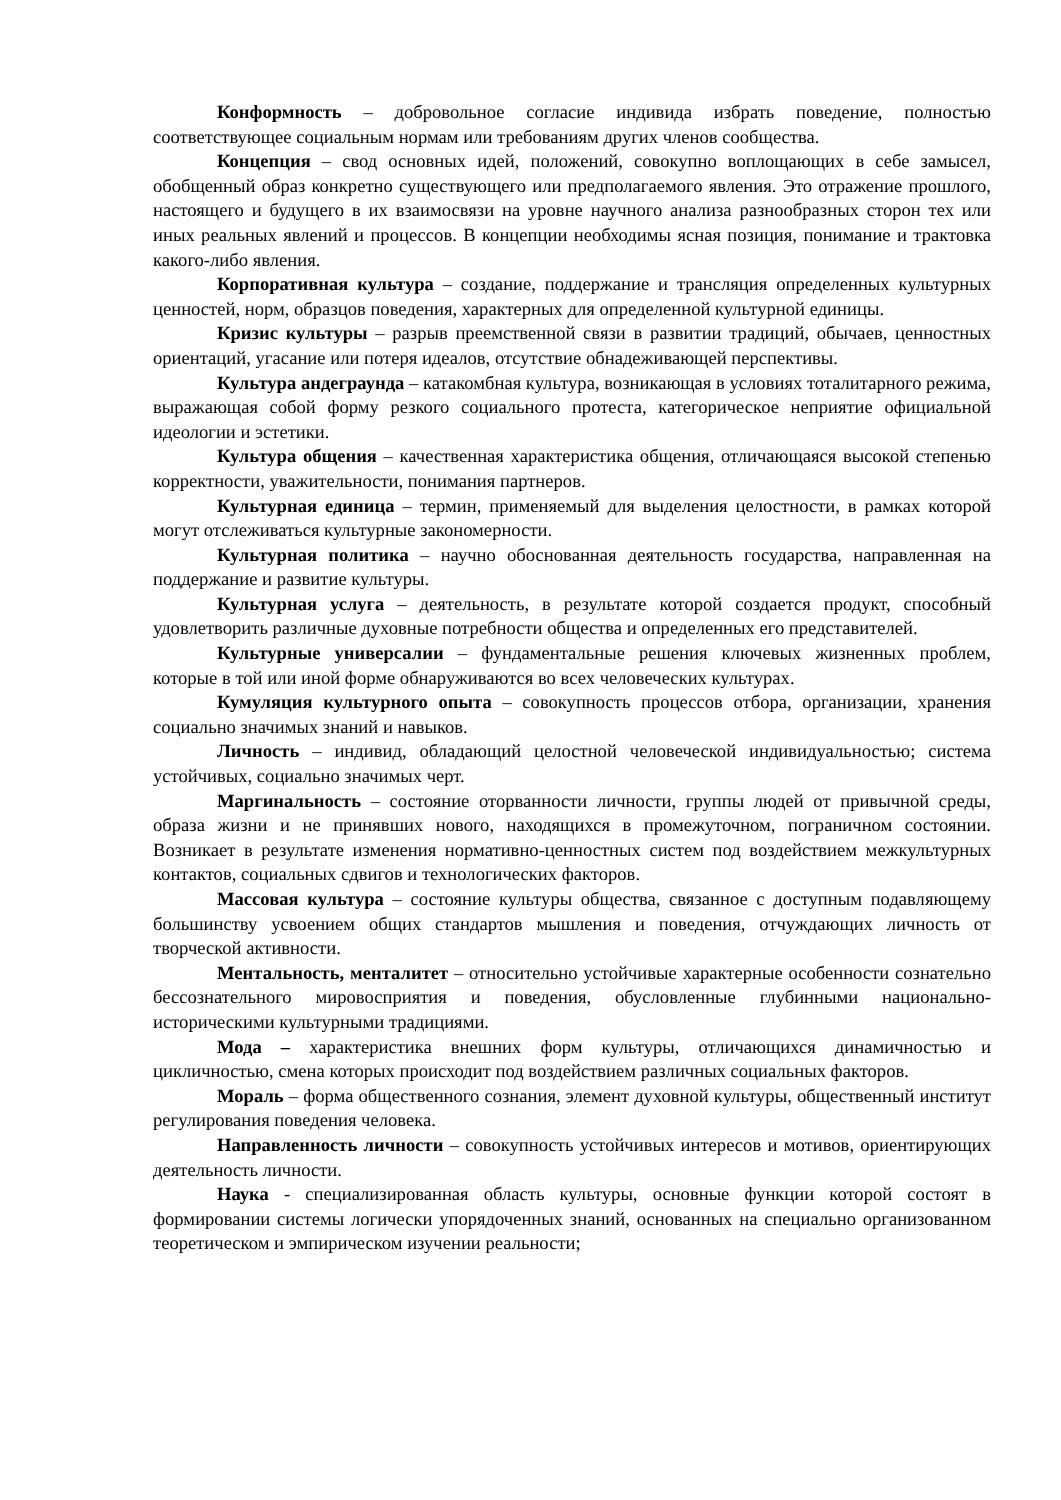Конформность – добровольное согласие индивида избрать поведение, полностью соответствующее социальным нормам или требованиям других членов сообщества.
Концепция – свод основных идей, положений, совокупно воплощающих в себе замысел, обобщенный образ конкретно существующего или предполагаемого явления. Это отражение прошлого, настоящего и будущего в их взаимосвязи на уровне научного анализа разнообразных сторон тех или иных реальных явлений и процессов. В концепции необходимы ясная позиция, понимание и трактовка какого-либо явления.
Корпоративная культура – создание, поддержание и трансляция определенных культурных ценностей, норм, образцов поведения, характерных для определенной культурной единицы.
Кризис культуры – разрыв преемственной связи в развитии традиций, обычаев, ценностных ориентаций, угасание или потеря идеалов, отсутствие обнадеживающей перспективы.
Культура андеграунда – катакомбная культура, возникающая в условиях тоталитарного режима, выражающая собой форму резкого социального протеста, категорическое неприятие официальной идеологии и эстетики.
Культура общения – качественная характеристика общения, отличающаяся высокой степенью корректности, уважительности, понимания партнеров.
Культурная единица – термин, применяемый для выделения целостности, в рамках которой могут отслеживаться культурные закономерности.
Культурная политика – научно обоснованная деятельность государства, направленная на поддержание и развитие культуры.
Культурная услуга – деятельность, в результате которой создается продукт, способный удовлетворить различные духовные потребности общества и определенных его представителей.
Культурные универсалии – фундаментальные решения ключевых жизненных проблем, которые в той или иной форме обнаруживаются во всех человеческих культурах.
Кумуляция культурного опыта – совокупность процессов отбора, организации, хранения социально значимых знаний и навыков.
Личность – индивид, обладающий целостной человеческой индивидуальностью; система устойчивых, социально значимых черт.
Маргинальность – состояние оторванности личности, группы людей от привычной среды, образа жизни и не принявших нового, находящихся в промежуточном, пограничном состоянии. Возникает в результате изменения нормативно-ценностных систем под воздействием межкультурных контактов, социальных сдвигов и технологических факторов.
Массовая культура – состояние культуры общества, связанное с доступным подавляющему большинству усвоением общих стандартов мышления и поведения, отчуждающих личность от творческой активности.
Ментальность, менталитет – относительно устойчивые характерные особенности сознательно бессознательного мировосприятия и поведения, обусловленные глубинными национально-историческими культурными традициями.
Мода – характеристика внешних форм культуры, отличающихся динамичностью и цикличностью, смена которых происходит под воздействием различных социальных факторов.
Мораль – форма общественного сознания, элемент духовной культуры, общественный институт регулирования поведения человека.
Направленность личности – совокупность устойчивых интересов и мотивов, ориентирующих деятельность личности.
Наука - специализированная область культуры, основные функции которой состоят в формировании системы логически упорядоченных знаний, основанных на специально организованном теоретическом и эмпирическом изучении реальности;